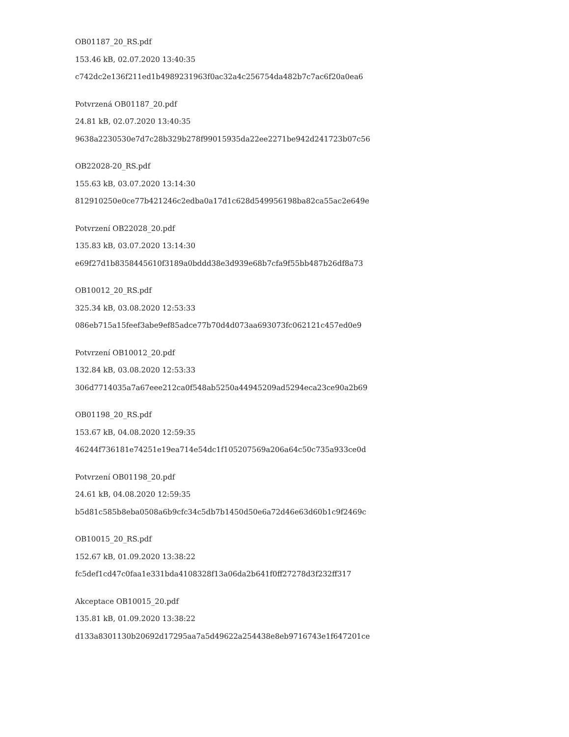OB01187_20_RS.pdf
153.46 kB, 02.07.2020 13:40:35
c742dc2e136f211ed1b4989231963f0ac32a4c256754da482b7c7ac6f20a0ea6
Potvrzená OB01187_20.pdf
24.81 kB, 02.07.2020 13:40:35
9638a2230530e7d7c28b329b278f99015935da22ee2271be942d241723b07c56
OB22028-20_RS.pdf
155.63 kB, 03.07.2020 13:14:30
812910250e0ce77b421246c2edba0a17d1c628d549956198ba82ca55ac2e649e
Potvrzení OB22028_20.pdf
135.83 kB, 03.07.2020 13:14:30
e69f27d1b8358445610f3189a0bddd38e3d939e68b7cfa9f55bb487b26df8a73
OB10012_20_RS.pdf
325.34 kB, 03.08.2020 12:53:33
086eb715a15feef3abe9ef85adce77b70d4d073aa693073fc062121c457ed0e9
Potvrzení OB10012_20.pdf
132.84 kB, 03.08.2020 12:53:33
306d7714035a7a67eee212ca0f548ab5250a44945209ad5294eca23ce90a2b69
OB01198_20_RS.pdf
153.67 kB, 04.08.2020 12:59:35
46244f736181e74251e19ea714e54dc1f105207569a206a64c50c735a933ce0d
Potvrzení OB01198_20.pdf
24.61 kB, 04.08.2020 12:59:35
b5d81c585b8eba0508a6b9cfc34c5db7b1450d50e6a72d46e63d60b1c9f2469c
OB10015_20_RS.pdf
152.67 kB, 01.09.2020 13:38:22
fc5def1cd47c0faa1e331bda4108328f13a06da2b641f0ff27278d3f232ff317
Akceptace OB10015_20.pdf
135.81 kB, 01.09.2020 13:38:22
d133a8301130b20692d17295aa7a5d49622a254438e8eb9716743e1f647201ce